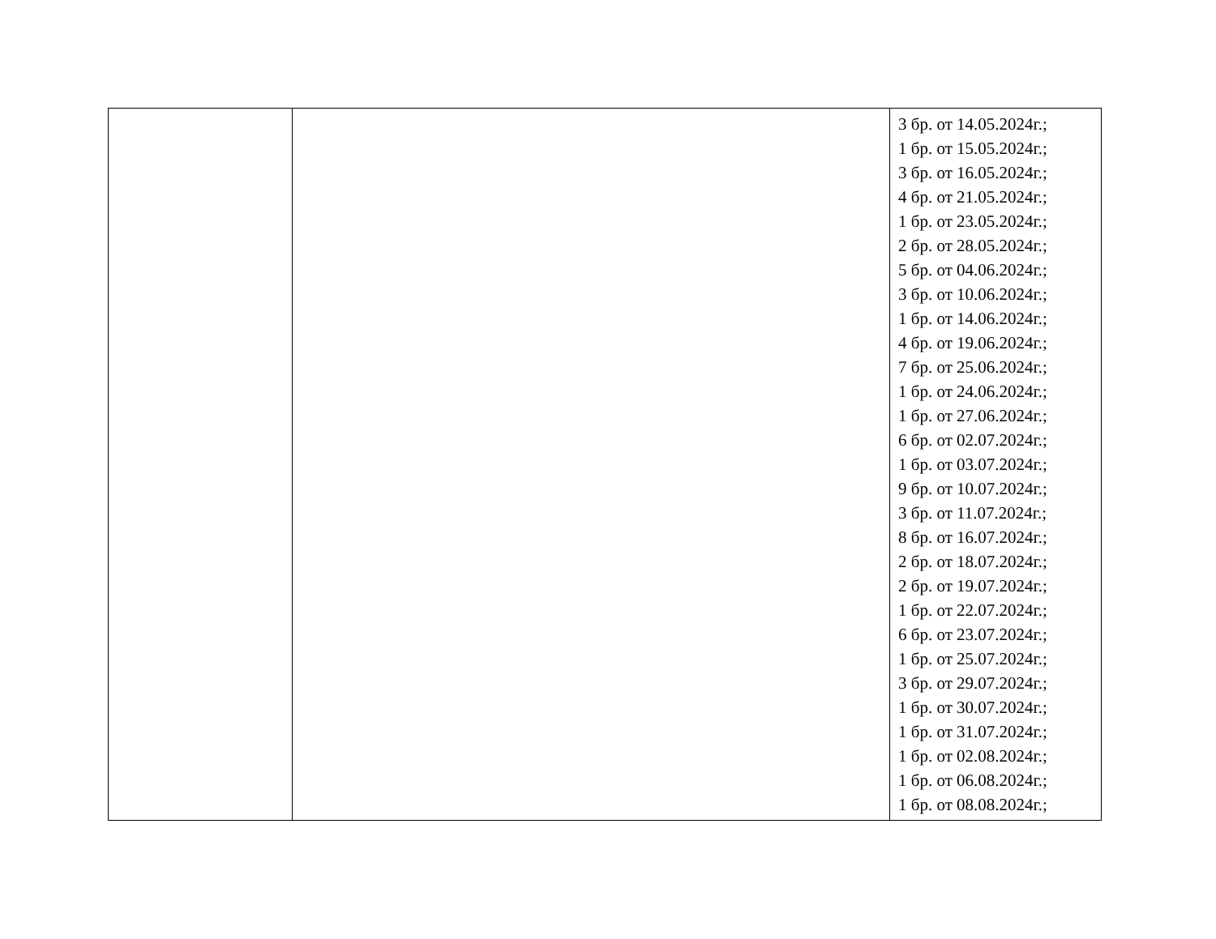| | | 3 бр. от 14.05.2024г.; 1 бр. от 15.05.2024г.; 3 бр. от 16.05.2024г.; 4 бр. от 21.05.2024г.; 1 бр. от 23.05.2024г.; 2 бр. от 28.05.2024г.; 5 бр. от 04.06.2024г.; 3 бр. от 10.06.2024г.; 1 бр. от 14.06.2024г.; 4 бр. от 19.06.2024г.; 7 бр. от 25.06.2024г.; 1 бр. от 24.06.2024г.; 1 бр. от 27.06.2024г.; 6 бр. от 02.07.2024г.; 1 бр. от 03.07.2024г.; 9 бр. от 10.07.2024г.; 3 бр. от 11.07.2024г.; 8 бр. от 16.07.2024г.; 2 бр. от 18.07.2024г.; 2 бр. от 19.07.2024г.; 1 бр. от 22.07.2024г.; 6 бр. от 23.07.2024г.; 1 бр. от 25.07.2024г.; 3 бр. от 29.07.2024г.; 1 бр. от 30.07.2024г.; 1 бр. от 31.07.2024г.; 1 бр. от 02.08.2024г.; 1 бр. от 06.08.2024г.; 1 бр. от 08.08.2024г.; |